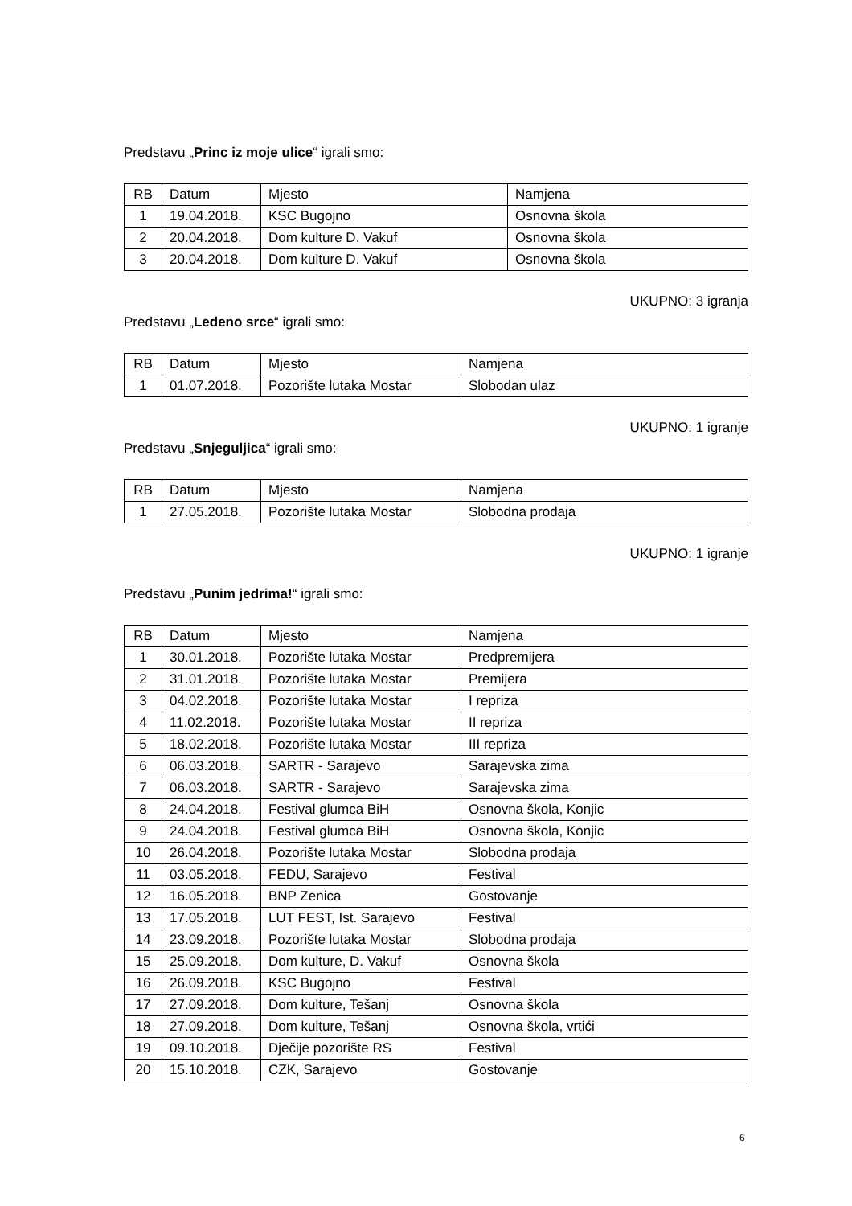Predstavu „Princ iz moje ulice“ igrali smo:
| RB | Datum | Mjesto | Namjena |
| 1 | 19.04.2018. | KSC Bugojno | Osnovna škola |
| 2 | 20.04.2018. | Dom kulture D. Vakuf | Osnovna škola |
| 3 | 20.04.2018. | Dom kulture D. Vakuf | Osnovna škola |
UKUPNO: 3 igranja
Predstavu „Ledeno srce“ igrali smo:
| RB | Datum | Mjesto | Namjena |
| 1 | 01.07.2018. | Pozorište lutaka Mostar | Slobodan ulaz |
UKUPNO: 1 igranje
Predstavu „Snjeguljica“ igrali smo:
| RB | Datum | Mjesto | Namjena |
| 1 | 27.05.2018. | Pozorište lutaka Mostar | Slobodna prodaja |
UKUPNO: 1 igranje
Predstavu „Punim jedrima!“ igrali smo:
| RB | Datum | Mjesto | Namjena |
| 1 | 30.01.2018. | Pozorište lutaka Mostar | Predpremijera |
| 2 | 31.01.2018. | Pozorište lutaka Mostar | Premijera |
| 3 | 04.02.2018. | Pozorište lutaka Mostar | I repriza |
| 4 | 11.02.2018. | Pozorište lutaka Mostar | II repriza |
| 5 | 18.02.2018. | Pozorište lutaka Mostar | III repriza |
| 6 | 06.03.2018. | SARTR - Sarajevo | Sarajevska zima |
| 7 | 06.03.2018. | SARTR - Sarajevo | Sarajevska zima |
| 8 | 24.04.2018. | Festival glumca BiH | Osnovna škola, Konjic |
| 9 | 24.04.2018. | Festival glumca BiH | Osnovna škola, Konjic |
| 10 | 26.04.2018. | Pozorište lutaka Mostar | Slobodna prodaja |
| 11 | 03.05.2018. | FEDU, Sarajevo | Festival |
| 12 | 16.05.2018. | BNP Zenica | Gostovanje |
| 13 | 17.05.2018. | LUT FEST, Ist. Sarajevo | Festival |
| 14 | 23.09.2018. | Pozorište lutaka Mostar | Slobodna prodaja |
| 15 | 25.09.2018. | Dom kulture, D. Vakuf | Osnovna škola |
| 16 | 26.09.2018. | KSC Bugojno | Festival |
| 17 | 27.09.2018. | Dom kulture, Tešanj | Osnovna škola |
| 18 | 27.09.2018. | Dom kulture, Tešanj | Osnovna škola, vrtići |
| 19 | 09.10.2018. | Dječije pozorište RS | Festival |
| 20 | 15.10.2018. | CZK, Sarajevo | Gostovanje |
6